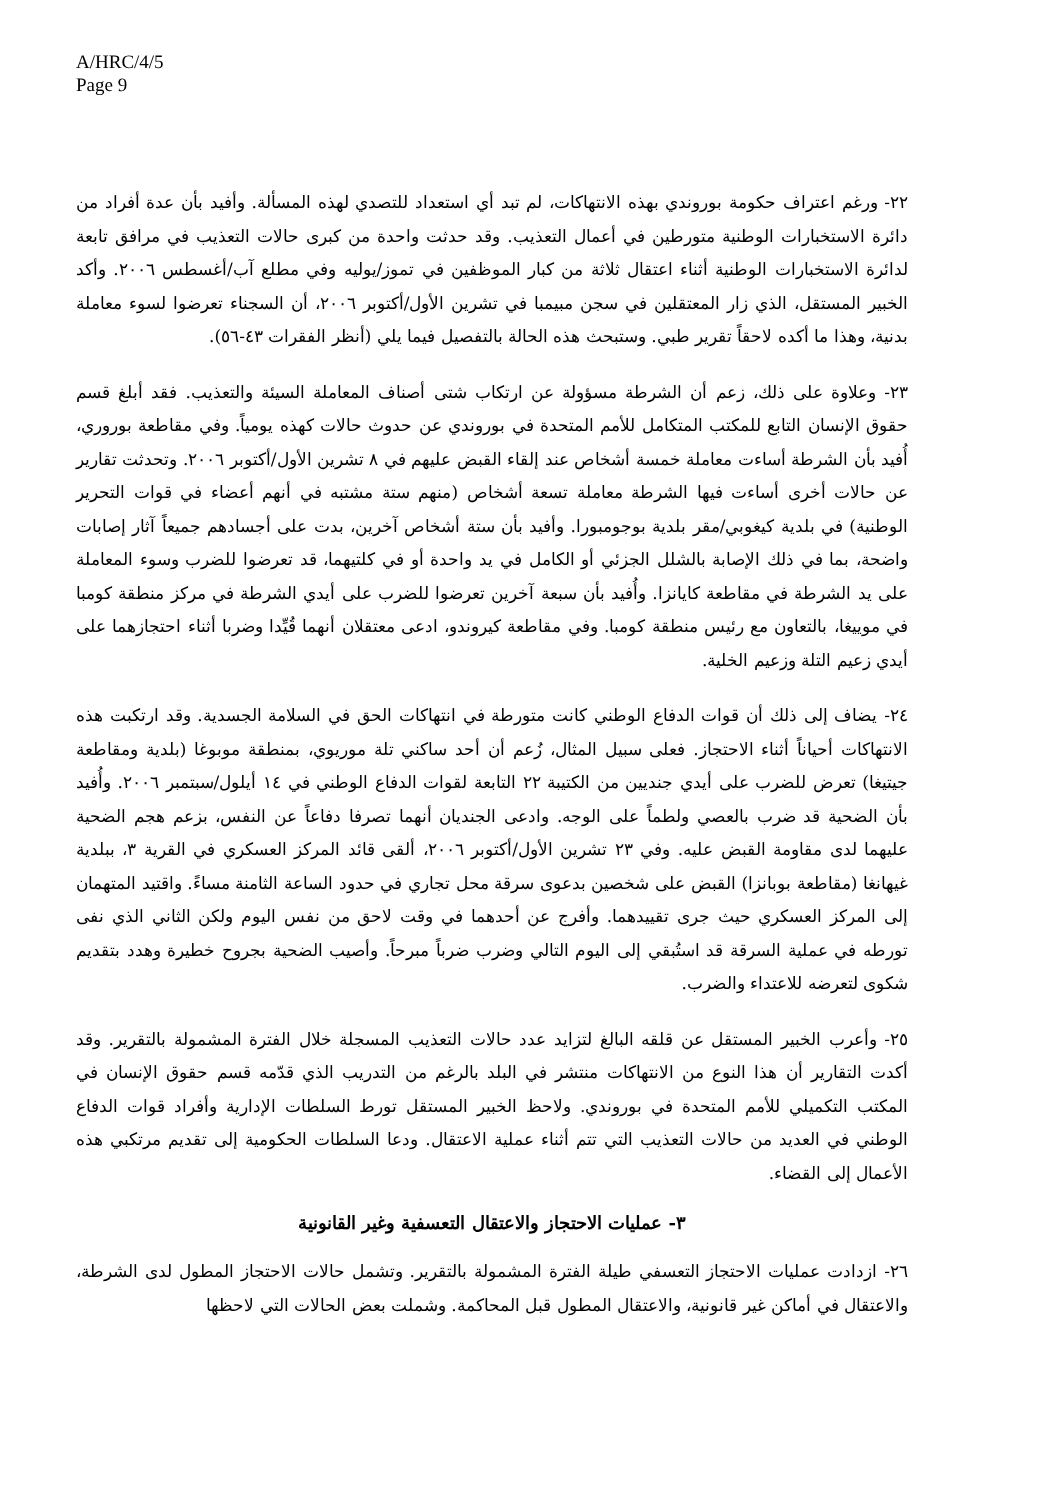A/HRC/4/5
Page 9
٢٢- ورغم اعتراف حكومة بوروندي بهذه الانتهاكات، لم تبد أي استعداد للتصدي لهذه المسألة. وأفيد بأن عدة أفراد من دائرة الاستخبارات الوطنية متورطين في أعمال التعذيب. وقد حدثت واحدة من كبرى حالات التعذيب في مرافق تابعة لدائرة الاستخبارات الوطنية أثناء اعتقال ثلاثة من كبار الموظفين في تموز/يوليه وفي مطلع آب/أغسطس ٢٠٠٦. وأكد الخبير المستقل، الذي زار المعتقلين في سجن مبيمبا في تشرين الأول/أكتوبر ٢٠٠٦، أن السجناء تعرضوا لسوء معاملة بدنية، وهذا ما أكده لاحقاً تقرير طبي. وستبحث هذه الحالة بالتفصيل فيما يلي (أنظر الفقرات ٤٣-٥٦).
٢٣- وعلاوة على ذلك، زعم أن الشرطة مسؤولة عن ارتكاب شتى أصناف المعاملة السيئة والتعذيب. فقد أبلغ قسم حقوق الإنسان التابع للمكتب المتكامل للأمم المتحدة في بوروندي عن حدوث حالات كهذه يومياً. وفي مقاطعة بوروري، أُفيد بأن الشرطة أساءت معاملة خمسة أشخاص عند إلقاء القبض عليهم في ٨ تشرين الأول/أكتوبر ٢٠٠٦. وتحدثت تقارير عن حالات أخرى أساءت فيها الشرطة معاملة تسعة أشخاص (منهم ستة مشتبه في أنهم أعضاء في قوات التحرير الوطنية) في بلدية كيغوبي/مقر بلدية بوجومبورا. وأفيد بأن ستة أشخاص آخرين، بدت على أجسادهم جميعاً آثار إصابات واضحة، بما في ذلك الإصابة بالشلل الجزئي أو الكامل في يد واحدة أو في كلتيهما، قد تعرضوا للضرب وسوء المعاملة على يد الشرطة في مقاطعة كايانزا. وأُفيد بأن سبعة آخرين تعرضوا للضرب على أيدي الشرطة في مركز منطقة كومبا في موييغا، بالتعاون مع رئيس منطقة كومبا. وفي مقاطعة كيروندو، ادعى معتقلان أنهما قُيِّدا وضربا أثناء احتجازهما على أيدي زعيم التلة وزعيم الخلية.
٢٤- يضاف إلى ذلك أن قوات الدفاع الوطني كانت متورطة في انتهاكات الحق في السلامة الجسدية. وقد ارتكبت هذه الانتهاكات أحياناً أثناء الاحتجاز. فعلى سبيل المثال، زُعم أن أحد ساكني تلة موريوي، بمنطقة موبوغا (بلدية ومقاطعة جيتيغا) تعرض للضرب على أيدي جنديين من الكتيبة ٢٢ التابعة لقوات الدفاع الوطني في ١٤ أيلول/سبتمبر ٢٠٠٦. وأُفيد بأن الضحية قد ضرب بالعصي ولطماً على الوجه. وادعى الجنديان أنهما تصرفا دفاعاً عن النفس، بزعم هجم الضحية عليهما لدى مقاومة القبض عليه. وفي ٢٣ تشرين الأول/أكتوبر ٢٠٠٦، ألقى قائد المركز العسكري في القرية ٣، ببلدية غيهانغا (مقاطعة بوبانزا) القبض على شخصين بدعوى سرقة محل تجاري في حدود الساعة الثامنة مساءً. واقتيد المتهمان إلى المركز العسكري حيث جرى تقييدهما. وأفرج عن أحدهما في وقت لاحق من نفس اليوم ولكن الثاني الذي نفى تورطه في عملية السرقة قد استُبقي إلى اليوم التالي وضرب ضرباً مبرحاً. وأصيب الضحية بجروح خطيرة وهدد بتقديم شكوى لتعرضه للاعتداء والضرب.
٢٥- وأعرب الخبير المستقل عن قلقه البالغ لتزايد عدد حالات التعذيب المسجلة خلال الفترة المشمولة بالتقرير. وقد أكدت التقارير أن هذا النوع من الانتهاكات منتشر في البلد بالرغم من التدريب الذي قدّمه قسم حقوق الإنسان في المكتب التكميلي للأمم المتحدة في بوروندي. ولاحظ الخبير المستقل تورط السلطات الإدارية وأفراد قوات الدفاع الوطني في العديد من حالات التعذيب التي تتم أثناء عملية الاعتقال. ودعا السلطات الحكومية إلى تقديم مرتكبي هذه الأعمال إلى القضاء.
٣- عمليات الاحتجاز والاعتقال التعسفية وغير القانونية
٢٦- ازدادت عمليات الاحتجاز التعسفي طيلة الفترة المشمولة بالتقرير. وتشمل حالات الاحتجاز المطول لدى الشرطة، والاعتقال في أماكن غير قانونية، والاعتقال المطول قبل المحاكمة. وشملت بعض الحالات التي لاحظها